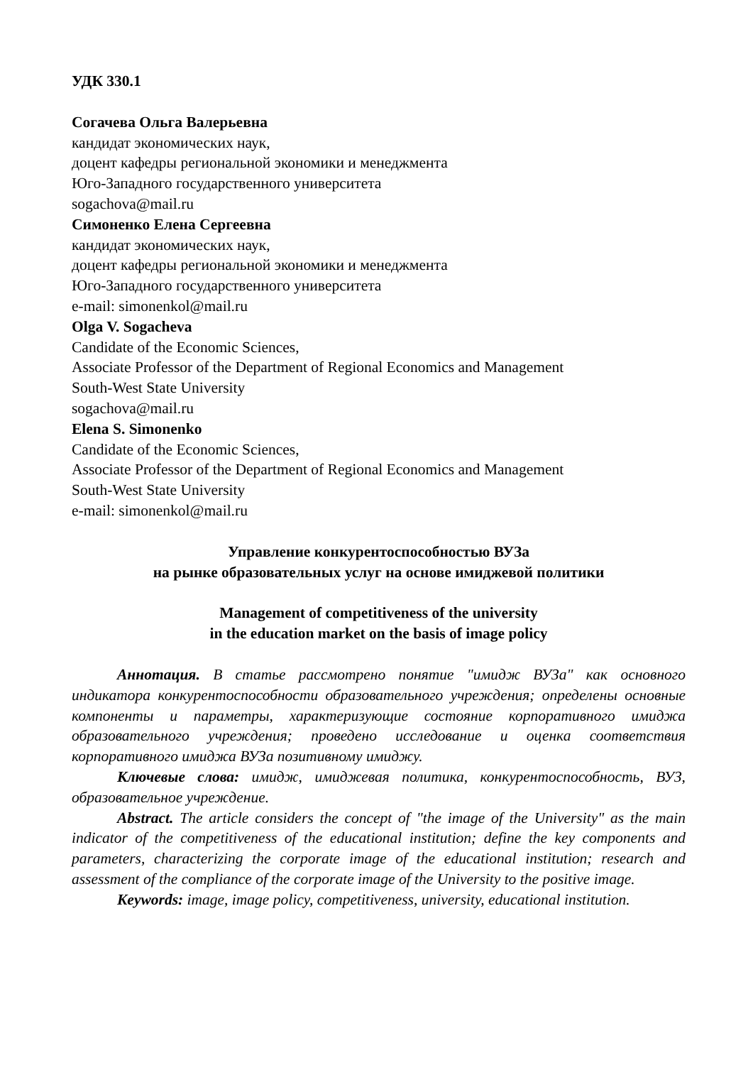УДК 330.1
Согачева Ольга Валерьевна
кандидат экономических наук,
доцент кафедры региональной экономики и менеджмента
Юго-Западного государственного университета
sogachova@mail.ru
Симоненко Елена Сергеевна
кандидат экономических наук,
доцент кафедры региональной экономики и менеджмента
Юго-Западного государственного университета
e-mail: simonenkol@mail.ru
Olga V. Sogacheva
Candidate of the Economic Sciences,
Associate Professor of the Department of Regional Economics and Management
South-West State University
sogachova@mail.ru
Elena S. Simonenko
Candidate of the Economic Sciences,
Associate Professor of the Department of Regional Economics and Management
South-West State University
e-mail: simonenkol@mail.ru
Управление конкурентоспособностью ВУЗа
на рынке образовательных услуг на основе имиджевой политики
Management of competitiveness of the university
in the education market on the basis of image policy
Аннотация. В статье рассмотрено понятие "имидж ВУЗа" как основного индикатора конкурентоспособности образовательного учреждения; определены основные компоненты и параметры, характеризующие состояние корпоративного имиджа образовательного учреждения; проведено исследование и оценка соответствия корпоративного имиджа ВУЗа позитивному имиджу.
Ключевые слова: имидж, имиджевая политика, конкурентоспособность, ВУЗ, образовательное учреждение.
Abstract. The article considers the concept of "the image of the University" as the main indicator of the competitiveness of the educational institution; define the key components and parameters, characterizing the corporate image of the educational institution; research and assessment of the compliance of the corporate image of the University to the positive image.
Keywords: image, image policy, competitiveness, university, educational institution.